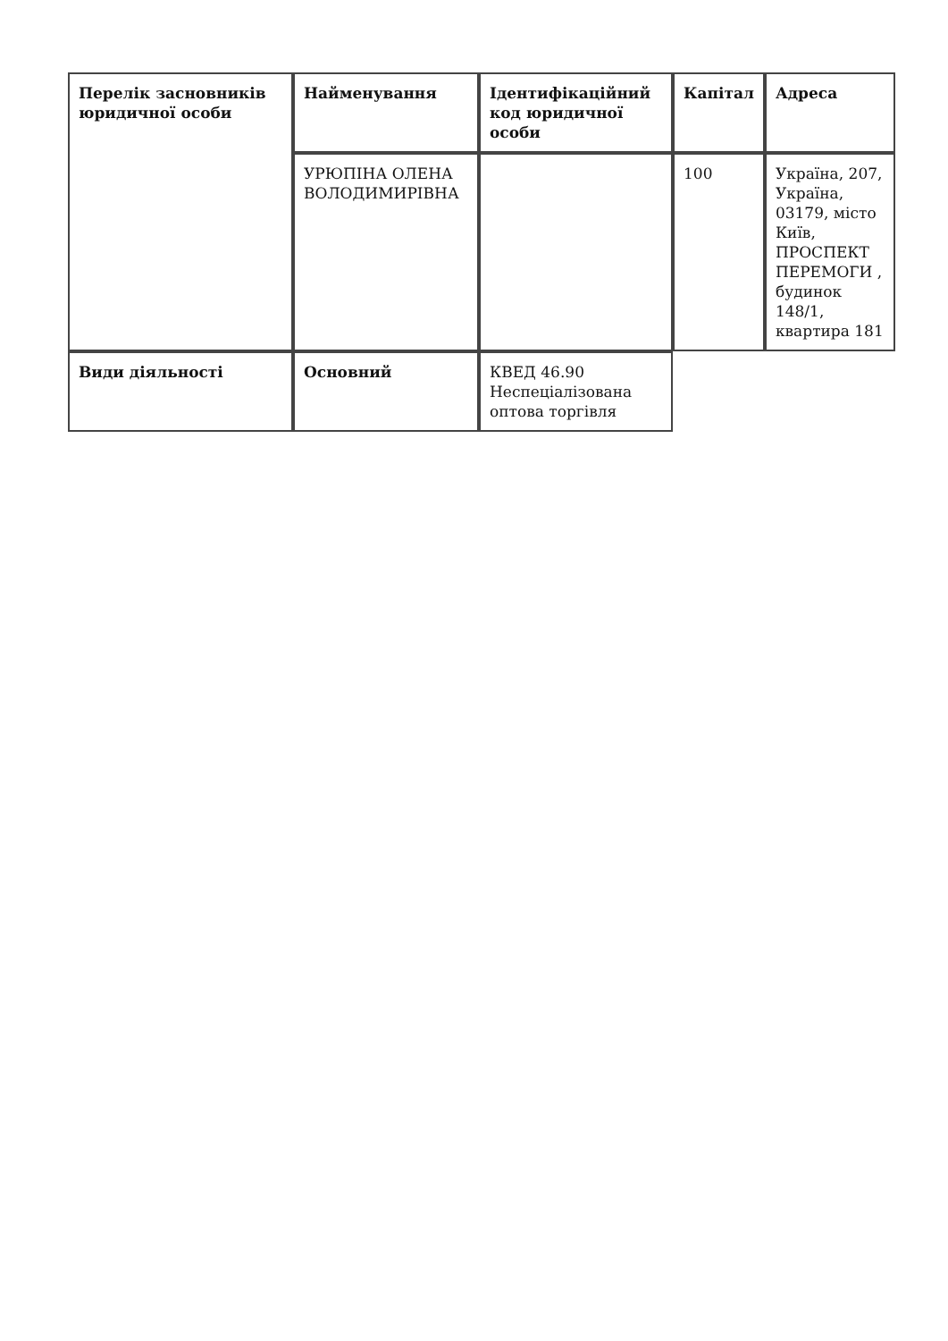| Перелік засновників юридичної особи | Найменування | Ідентифікаційний код юридичної особи | Капітал | Адреса |
| | УРЮПІНА ОЛЕНА ВОЛОДИМИРІВНА | | 100 | Україна, 207, Україна, 03179, місто Київ, ПРОСПЕКТ ПЕРЕМОГИ , будинок 148/1, квартира 181 |
| Види діяльності | Основний | КВЕД 46.90 Неспеціалізована оптова торгівля | | |